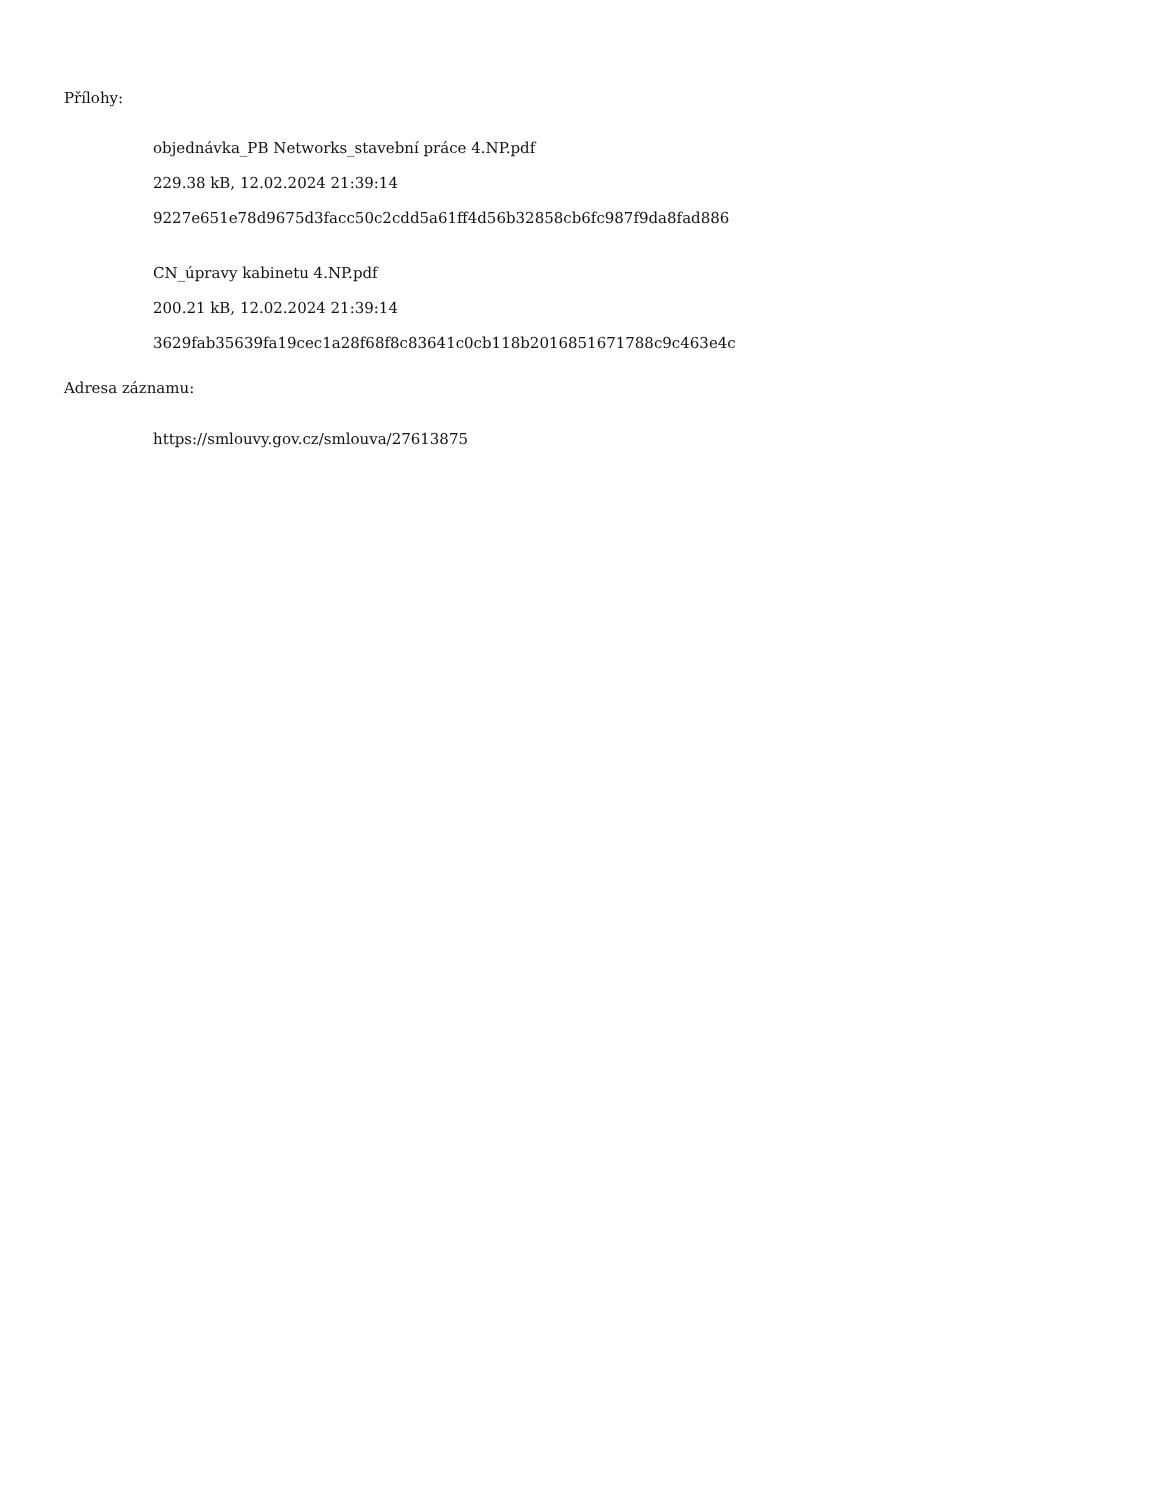Přílohy:
objednávka_PB Networks_stavební práce 4.NP.pdf
229.38 kB, 12.02.2024 21:39:14
9227e651e78d9675d3facc50c2cdd5a61ff4d56b32858cb6fc987f9da8fad886
CN_úpravy kabinetu 4.NP.pdf
200.21 kB, 12.02.2024 21:39:14
3629fab35639fa19cec1a28f68f8c83641c0cb118b2016851671788c9c463e4c
Adresa záznamu:
https://smlouvy.gov.cz/smlouva/27613875